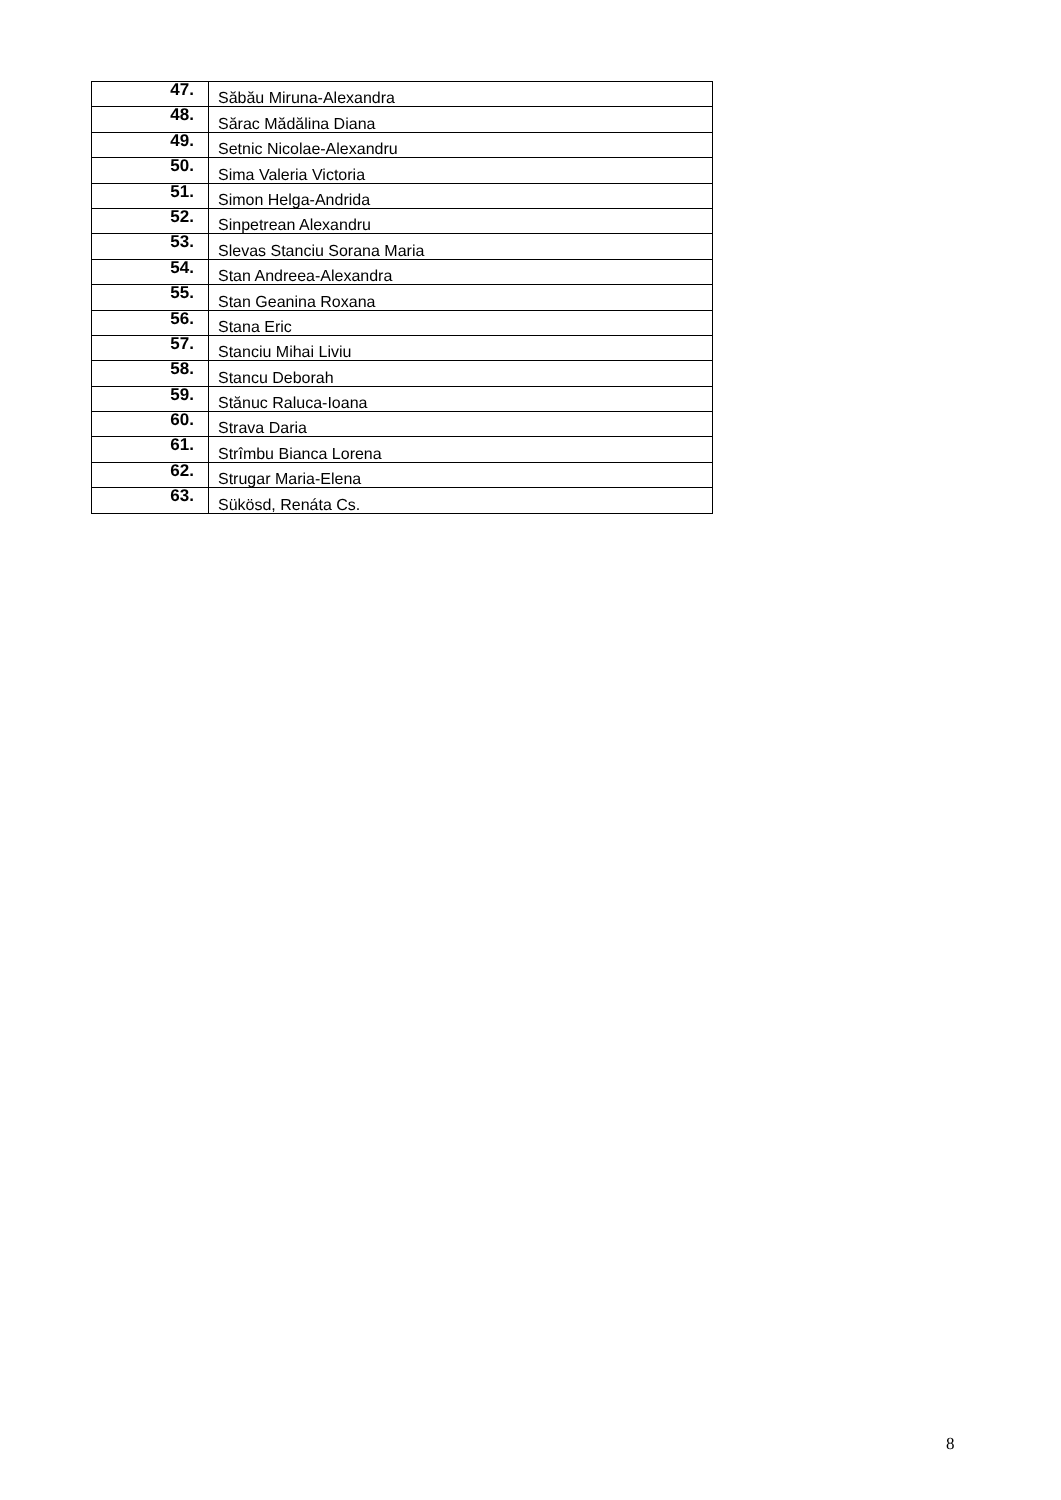| 47. | Săbău Miruna-Alexandra |
| 48. | Sărac Mădălina Diana |
| 49. | Setnic Nicolae-Alexandru |
| 50. | Sima Valeria Victoria |
| 51. | Simon Helga-Andrida |
| 52. | Sinpetrean Alexandru |
| 53. | Slevas Stanciu Sorana Maria |
| 54. | Stan Andreea-Alexandra |
| 55. | Stan Geanina Roxana |
| 56. | Stana Eric |
| 57. | Stanciu Mihai Liviu |
| 58. | Stancu Deborah |
| 59. | Stănuc Raluca-Ioana |
| 60. | Strava Daria |
| 61. | Strîmbu Bianca Lorena |
| 62. | Strugar Maria-Elena |
| 63. | Sükösd, Renáta Cs. |
8